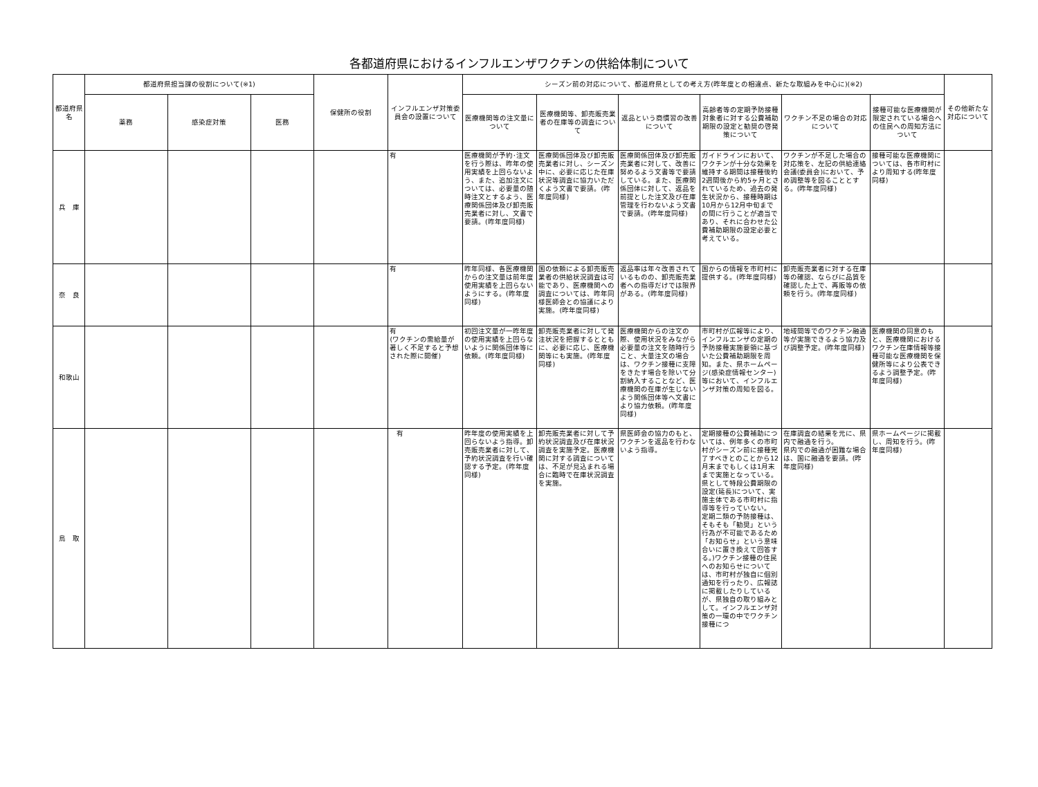各都道府県におけるインフルエンザワクチンの供給体制について
| 都道府県名 | 都道府県担当課の役割について(※1) | | | 保健所の役割 | インフルエンザ対策委員会の設置について | シーズン前の対応について、都道府県としての考え方(昨年度との相違点、新たな取組みを中心に)(※2) | | | | | | その他新たな対応について |
| --- | --- | --- | --- | --- | --- | --- | --- | --- | --- | --- | --- | --- |
| | 薬務 | 感染症対策 | 医務 | | | 医療機関等の注文量について | 医療機関等、卸売販売業者の在庫等の調査について | 返品という商慣習の改善について | 高齢者等の定期予防接種対象者に対する公費補助期限の設定と勧奨の啓発策について | ワクチン不足の場合の対応について | 接種可能な医療機関が限定されている場合への住民への周知方法について | |
| 兵 庫 | | | | | 有 | 医療機関が予約･注文を行う際は、昨年の使用実績を上回らないよう、また、追加注文については、必要量の随時注文とするよう、医療関係団体及び卸売販売業者に対し、文書で要請。(昨年度同様) | 医療関係団体及び卸売販売業者に対し、シーズン中に、必要に応じた在庫状況等調査に協力いただくよう文書で要請。(昨年度同様) | 医療関係団体及び卸売販売業者に対して、改善に努めるよう文書等で要請している。また、医療関係団体に対して、返品を前提とした注文及び在庫管理を行わないよう文書で要請。(昨年度同様) | ガイドラインにおいて、ワクチンが十分な効果を維持する期間は接種後約2週間後から約5ヶ月とされているため、過去の発生状況から、接種時期は10月から12月中旬までの間に行うことが適当であり、それに合わせた公費補助期限の設定必要と考えている。 | ワクチンが不足した場合の対応策を、左記の供給連絡会議(委員会)において、予め調整等を図ることとする。(昨年度同様) | 接種可能な医療機関については、各市町村により周知する(昨年度同様) | |
| 奈 良 | | | | | 有 | 昨年同様、各医療機関からの注文量は前年度使用実績を上回らないようにする。(昨年度同様) | 国の依頼による卸売販売業者の供給状況調査は可能であり、医療機関への調査については、昨年同様医師会との協議により実施。(昨年度同様) | 返品率は年々改善されているものの、卸売販売業者への指導だけでは限界がある。(昨年度同様) | 国からの情報を市町村に提供する。(昨年度同様) | 卸売販売業者に対する在庫等の確認、ならびに品質を確認した上で、再販等の依頼を行う。(昨年度同様) | | |
| 和歌山 | | | | | 有 (ワクチンの需給量が著しく不足すると予想された際に開催) | 初回注文量が一昨年度の使用実績を上回らないように関係団体等に依頼。(昨年度同様) | 卸売販売業者に対して発注状況を把握するとともに、必要に応じ、医療機関等にも実施。(昨年度同様) | 医療機関からの注文の際、使用状況をみながら必要量の注文を随時行うこと、大量注文の場合は、ワクチン接種に支障をきたす場合を除いて分割納入することなど、医療機関の在庫が生じないよう関係団体等へ文書により協力依頼。(昨年度同様) | 市町村が広報等により、インフルエンザの定期の予防接種実施要領に基づいた公費補助期限を周知。また、県ホームページ(感染症情報センター)等において、インフルエンザ対策の周知を図る。 | 地域間等でのワクチン融通等が実施できるよう協力及び調整予定。(昨年度同様) | 医療機関の同意のもと、医療機関におけるワクチン在庫情報等接種可能な医療機関を保健所等により公表できるよう調整予定。(昨年度同様) | |
| 鳥 取 | | | | | 有 | 昨年度の使用実績を上回らないよう指導。卸売販売業者に対して、予約状況調査を行い確認する予定。(昨年度同様) | 卸売販売業者に対して予約状況調査及び在庫状況調査を実施予定。医療機関に対する調査については、不足が見込まれる場合に臨時で在庫状況調査を実施。 | 県医師会の協力のもと、ワクチンを返品を行わないよう指導。 | 定期接種の公費補助については、例年多くの市町村がシーズン前に接種完了すべきとのことから12月末までもしくは1月末まで実施となっている。県として特段公費期限の設定(延長)について、実施主体である市町村に指導等を行っていない。 定期二類の予防接種は、そもそも「勧奨」という行為が不可能であるため「お知らせ」という意味合いに置き換えて回答する。)ワクチン接種の住民へのお知らせについては、市町村が独自に個別通知を行ったり、広報誌に掲載したりしているが、県独自の取り組みとして。インフルエンザ対策の一環の中でワクチン接種につ | 在庫調査の結果を元に、県内で融通を行う。 県内での融通が困難な場合は、国に融通を要請。(昨年度同様) | 県ホームページに掲載し、周知を行う。(昨年度同様) | |